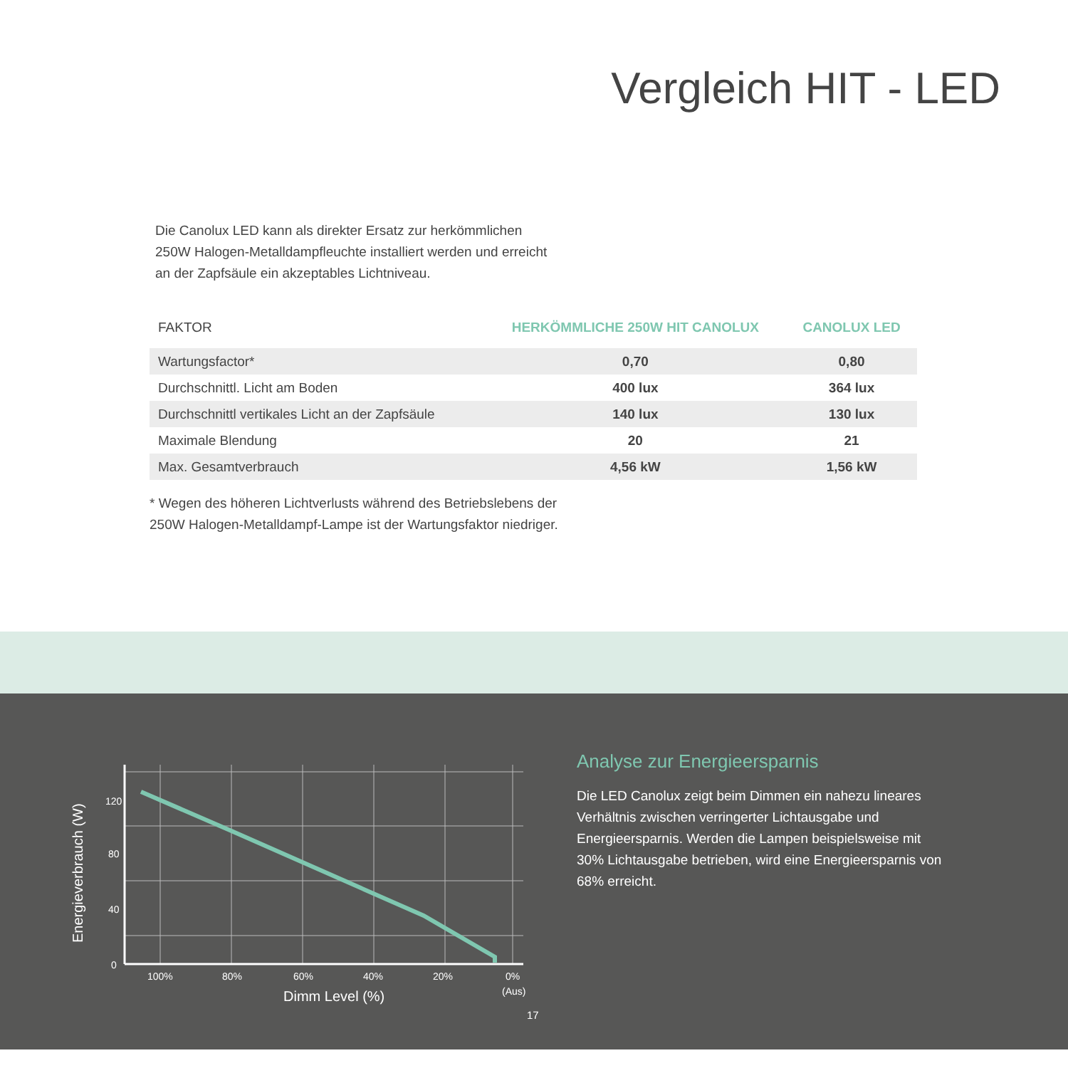Vergleich HIT - LED
Die Canolux LED kann als direkter Ersatz zur herkömmlichen 250W Halogen-Metalldampfleuchte installiert werden und erreicht an der Zapfsäule ein akzeptables Lichtniveau.
| FAKTOR | HERKÖMMLICHE 250W HIT CANOLUX | CANOLUX LED |
| --- | --- | --- |
| Wartungsfactor* | 0,70 | 0,80 |
| Durchschnittl. Licht am Boden | 400 lux | 364 lux |
| Durchschnittl vertikales Licht an der Zapfsäule | 140 lux | 130 lux |
| Maximale Blendung | 20 | 21 |
| Max. Gesamtverbrauch | 4,56 kW | 1,56 kW |
* Wegen des höheren Lichtverlusts während des Betriebslebens der 250W Halogen-Metalldampf-Lampe ist der Wartungsfaktor niedriger.
120
80
40
0
100%
80%
60%
40%
20%
0%
(Aus)
Dimm Level (%)
Energieverbrauch (W)
Analyse zur Energieersparnis
Die LED Canolux zeigt beim Dimmen ein nahezu lineares Verhältnis zwischen verringerter Lichtausgabe und Energieersparnis. Werden die Lampen beispielsweise mit 30% Lichtausgabe betrieben, wird eine Energieersparnis von 68% erreicht.
17